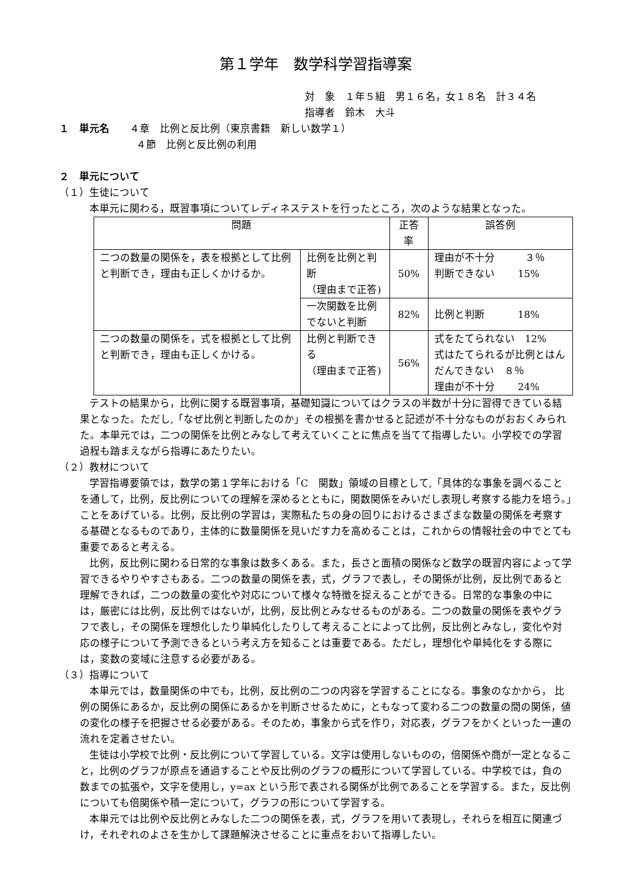第１学年　数学科学習指導案
対　象　１年５組　男１６名，女１８名　計３４名
指導者　鈴木　大斗
１　単元名　　４章　比例と反比例（東京書籍　新しい数学１）
４節　比例と反比例の利用
２　単元について
（１）生徒について
本単元に関わる，既習事項についてレディネステストを行ったところ，次のような結果となった。
| 問題 | | 正答率 | 誤答例 |
| --- | --- | --- | --- |
| 二つの数量の関係を，表を根拠として比例と判断でき，理由も正しくかけるか。 | 比例を比例と判断 （理由まで正答) | 50% | 理由が不十分 ３％ 判断できない 15% |
| | 一次関数を比例でないと判断 | 82% | 比例と判断 18% |
| 二つの数量の関係を，式を根拠として比例と判断でき，理由も正しくかける。 | 比例と判断できる （理由まで正答) | 56% | 式をたてられない 12% 式はたてられるが比例とはんだんできない ８％ 理由が不十分 24% |
テストの結果から，比例に関する既習事項，基礎知識についてはクラスの半数が十分に習得できている結果となった。ただし,「なぜ比例と判断したのか」その根拠を書かせると記述が不十分なものがおおくみられた。本単元では，二つの関係を比例とみなして考えていくことに焦点を当てて指導したい。小学校での学習過程も踏まえながら指導にあたりたい。
（２）教材について
学習指導要領では，数学の第１学年における「C　関数」領域の目標として,「具体的な事象を調べることを通して，比例，反比例についての理解を深めるとともに，関数関係をみいだし表現し考察する能力を培う。」ことをあげている。比例，反比例の学習は，実際私たちの身の回りにおけるさまざまな数量の関係を考察する基礎となるものであり，主体的に数量関係を見いだす力を高めることは，これからの情報社会の中でとても重要であると考える。
比例，反比例に関わる日常的な事象は数多くある。また，長さと面積の関係など数学の既習内容によって学習できるやりやすさもある。二つの数量の関係を表，式，グラフで表し，その関係が比例，反比例であると理解できれば，二つの数量の変化や対応について様々な特徴を捉えることができる。日常的な事象の中には，厳密には比例，反比例ではないが，比例，反比例とみなせるものがある。二つの数量の関係を表やグラフで表し，その関係を理想化したり単純化したりして考えることによって比例，反比例とみなし，変化や対応の様子について予測できるという考え方を知ることは重要である。ただし，理想化や単純化をする際には，変数の変域に注意する必要がある。
（３）指導について
本単元では，数量関係の中でも，比例，反比例の二つの内容を学習することになる。事象のなかから， 比例の関係にあるか，反比例の関係にあるかを判断させるために，ともなって変わる二つの数量の間の関係，値の変化の様子を把握させる必要がある。そのため，事象から式を作り，対応表，グラフをかくといった一連の流れを定着させたい。
生徒は小学校で比例・反比例について学習している。文字は使用しないものの，倍関係や商が一定となること，比例のグラフが原点を通過することや反比例のグラフの概形について学習している。中学校では，負の数までの拡張や，文字を使用し，y=ax という形で表される関係が比例であることを学習する。また，反比例についても倍関係や積一定について，グラフの形について学習する。
本単元では比例や反比例とみなした二つの関係を表，式，グラフを用いて表現し，それらを相互に関連づけ，それぞれのよさを生かして課題解決させることに重点をおいて指導したい。